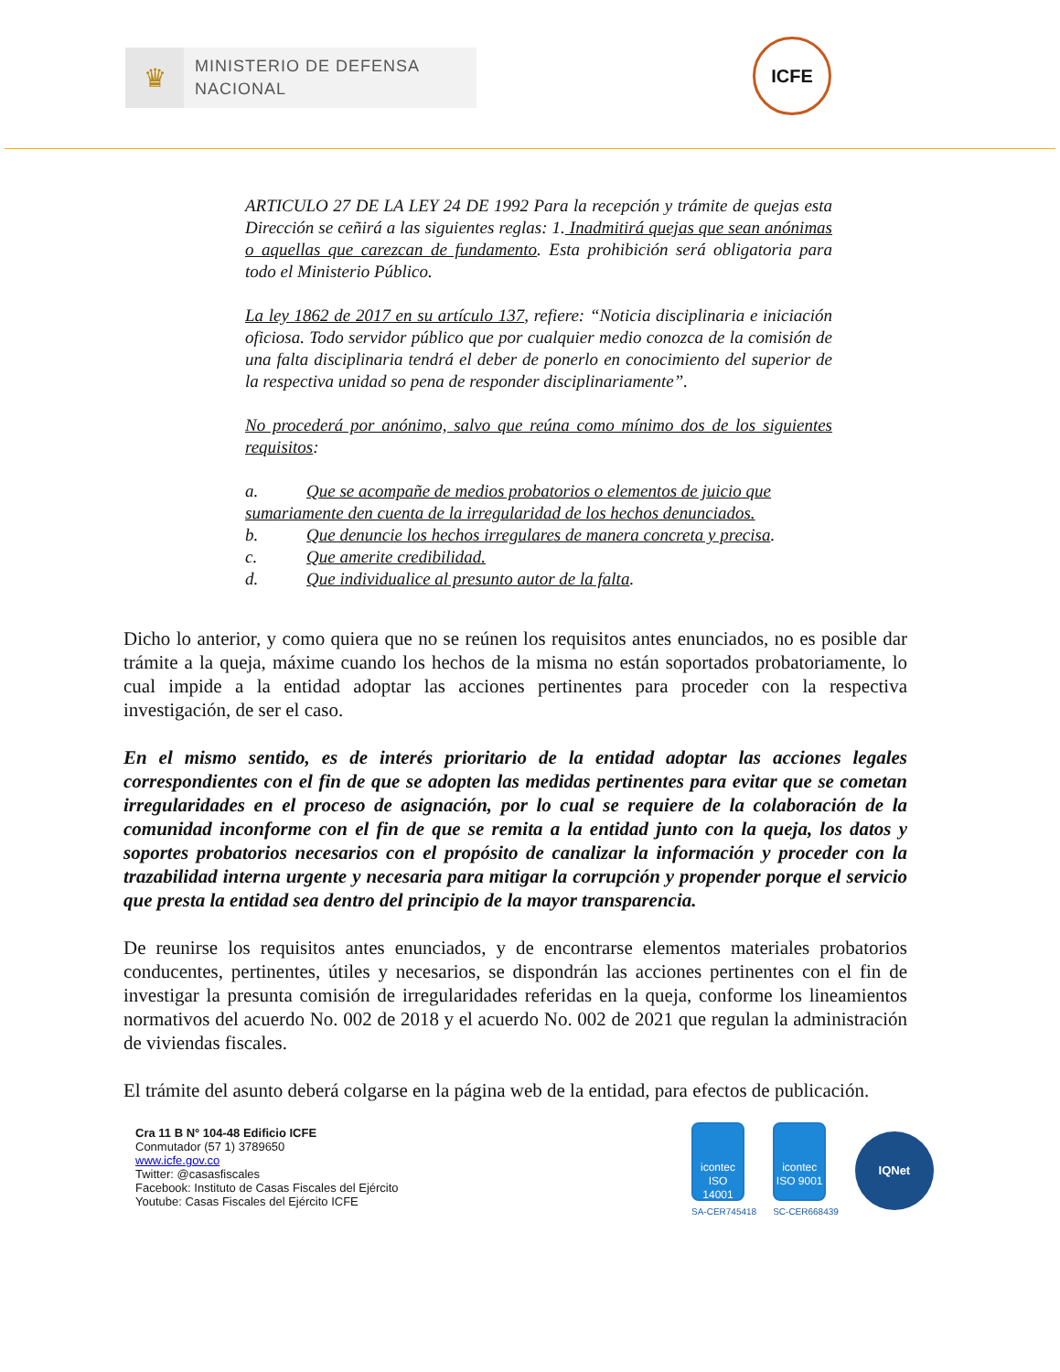♛
MINISTERIO DE DEFENSA
NACIONAL
ICFE
ARTICULO 27 DE LA LEY 24 DE 1992 Para la recepción y trámite de quejas esta Dirección se ceñirá a las siguientes reglas: 1. Inadmitirá quejas que sean anónimas o aquellas que carezcan de fundamento. Esta prohibición será obligatoria para todo el Ministerio Público.
La ley 1862 de 2017 en su artículo 137, refiere: “Noticia disciplinaria e iniciación oficiosa. Todo servidor público que por cualquier medio conozca de la comisión de una falta disciplinaria tendrá el deber de ponerlo en conocimiento del superior de la respectiva unidad so pena de responder disciplinariamente”.
No procederá por anónimo, salvo que reúna como mínimo dos de los siguientes requisitos:
a. Que se acompañe de medios probatorios o elementos de juicio que
sumariamente den cuenta de la irregularidad de los hechos denunciados.
b. Que denuncie los hechos irregulares de manera concreta y precisa.
c. Que amerite credibilidad.
d. Que individualice al presunto autor de la falta.
Dicho lo anterior, y como quiera que no se reúnen los requisitos antes enunciados, no es posible dar trámite a la queja, máxime cuando los hechos de la misma no están soportados probatoriamente, lo cual impide a la entidad adoptar las acciones pertinentes para proceder con la respectiva investigación, de ser el caso.
En el mismo sentido, es de interés prioritario de la entidad adoptar las acciones legales correspondientes con el fin de que se adopten las medidas pertinentes para evitar que se cometan irregularidades en el proceso de asignación, por lo cual se requiere de la colaboración de la comunidad inconforme con el fin de que se remita a la entidad junto con la queja, los datos y soportes probatorios necesarios con el propósito de canalizar la información y proceder con la trazabilidad interna urgente y necesaria para mitigar la corrupción y propender porque el servicio que presta la entidad sea dentro del principio de la mayor transparencia.
De reunirse los requisitos antes enunciados, y de encontrarse elementos materiales probatorios conducentes, pertinentes, útiles y necesarios, se dispondrán las acciones pertinentes con el fin de investigar la presunta comisión de irregularidades referidas en la queja, conforme los lineamientos normativos del acuerdo No. 002 de 2018 y el acuerdo No. 002 de 2021 que regulan la administración de viviendas fiscales.
El trámite del asunto deberá colgarse en la página web de la entidad, para efectos de publicación.
Cra 11 B N° 104-48 Edificio ICFE
Conmutador (57 1) 3789650
www.icfe.gov.co
Twitter: @casasfiscales
Facebook: Instituto de Casas Fiscales del Ejército
Youtube: Casas Fiscales del Ejército ICFE
icontec
ISO 14001
SA-CER745418
icontec
ISO 9001
SC-CER668439
IQNet